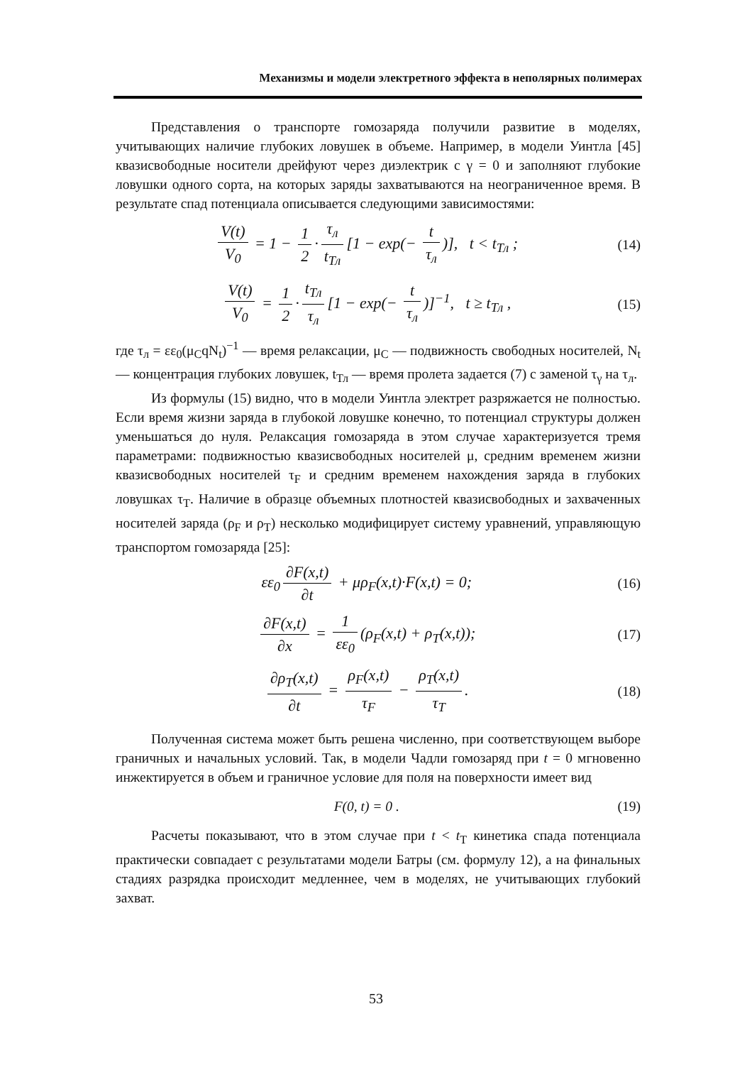Механизмы и модели электретного эффекта в неполярных полимерах
Представления о транспорте гомозаряда получили развитие в моделях, учитывающих наличие глубоких ловушек в объеме. Например, в модели Уинтла [45] квазисвободные носители дрейфуют через диэлектрик с γ = 0 и заполняют глубокие ловушки одного сорта, на которых заряды захватываются на неограниченное время. В результате спад потенциала описывается следующими зависимостями:
V(t) V<sub>0</sub> = 1 − 1 2 · τ<sub>л</sub> t<sub>Тл</sub> [1 − exp(− t τ<sub>л</sub>)], t < t<sub>Тл</sub> ;
(14)
V(t) V<sub>0</sub> = 1 2 · t<sub>Тл</sub> τ<sub>л</sub> [1 − exp(− t τ<sub>л</sub>)]<sup>−1</sup>, t ≥ t<sub>Тл</sub> ,
(15)
где τ<sub>л</sub> = εε<sub>0</sub>(μ<sub>C</sub>qN<sub>t</sub>)<sup>−1</sup> — время релаксации, μ<sub>C</sub> — подвижность свободных носителей, N<sub>t</sub> — концентрация глубоких ловушек, t<sub>Тл</sub> — время пролета задается (7) с заменой τ<sub>γ</sub> на τ<sub>л</sub>.
Из формулы (15) видно, что в модели Уинтла электрет разряжается не полностью. Если время жизни заряда в глубокой ловушке конечно, то потенциал структуры должен уменьшаться до нуля. Релаксация гомозаряда в этом случае характеризуется тремя параметрами: подвижностью квазисвободных носителей μ, средним временем жизни квазисвободных носителей τ<sub>F</sub> и средним временем нахождения заряда в глубоких ловушках τ<sub>T</sub>. Наличие в образце объемных плотностей квазисвободных и захваченных носителей заряда (ρ<sub>F</sub> и ρ<sub>T</sub>) несколько модифицирует систему уравнений, управляющую транспортом гомозаряда [25]:
εε<sub>0</sub> ∂F(x,t) ∂t + μρ<sub>F</sub>(x,t)·F(x,t) = 0;
(16)
∂F(x,t) ∂x = 1 εε<sub>0</sub> (ρ<sub>F</sub>(x,t) + ρ<sub>T</sub>(x,t));
(17)
∂ρ<sub>T</sub>(x,t) ∂t = ρ<sub>F</sub>(x,t) τ<sub>F</sub> − ρ<sub>T</sub>(x,t) τ<sub>T</sub>.
(18)
Полученная система может быть решена численно, при соответствующем выборе граничных и начальных условий. Так, в модели Чадли гомозаряд при t = 0 мгновенно инжектируется в объем и граничное условие для поля на поверхности имеет вид
F(0, t) = 0 . (19)
Расчеты показывают, что в этом случае при t < t<sub>T</sub> кинетика спада потенциала практически совпадает с результатами модели Батры (см. формулу 12), а на финальных стадиях разрядка происходит медленнее, чем в моделях, не учитывающих глубокий захват.
53